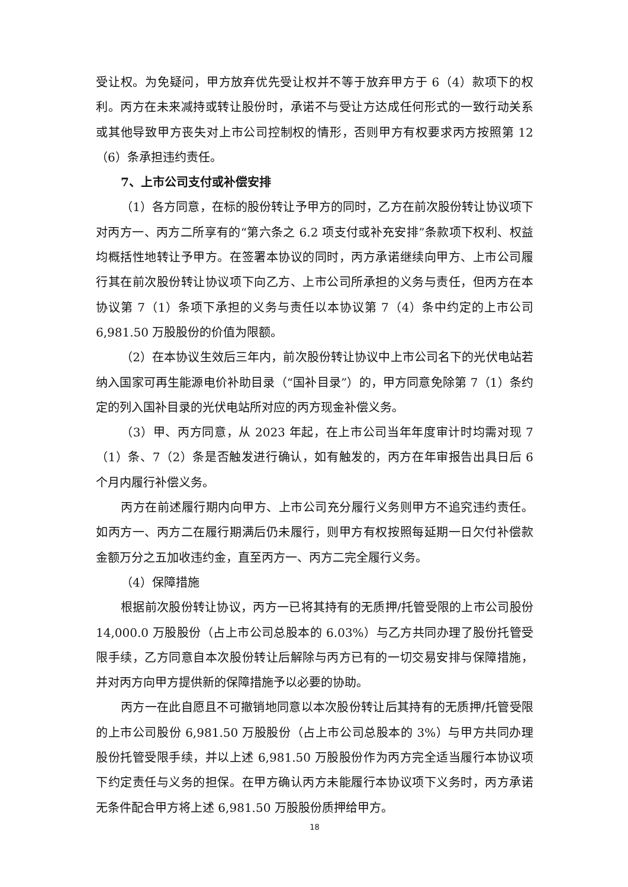受让权。为免疑问，甲方放弃优先受让权并不等于放弃甲方于 6（4）款项下的权利。丙方在未来减持或转让股份时，承诺不与受让方达成任何形式的一致行动关系或其他导致甲方丧失对上市公司控制权的情形，否则甲方有权要求丙方按照第 12（6）条承担违约责任。
7、上市公司支付或补偿安排
（1）各方同意，在标的股份转让予甲方的同时，乙方在前次股份转让协议项下对丙方一、丙方二所享有的“第六条之 6.2 项支付或补充安排”条款项下权利、权益均概括性地转让予甲方。在签署本协议的同时，丙方承诺继续向甲方、上市公司履行其在前次股份转让协议项下向乙方、上市公司所承担的义务与责任，但丙方在本协议第 7（1）条项下承担的义务与责任以本协议第 7（4）条中约定的上市公司 6,981.50 万股股份的价值为限额。
（2）在本协议生效后三年内，前次股份转让协议中上市公司名下的光伏电站若纳入国家可再生能源电价补助目录（“国补目录”）的，甲方同意免除第 7（1）条约定的列入国补目录的光伏电站所对应的丙方现金补偿义务。
（3）甲、丙方同意，从 2023 年起，在上市公司当年年度审计时均需对现 7（1）条、7（2）条是否触发进行确认，如有触发的，丙方在年审报告出具日后 6 个月内履行补偿义务。
丙方在前述履行期内向甲方、上市公司充分履行义务则甲方不追究违约责任。如丙方一、丙方二在履行期满后仍未履行，则甲方有权按照每延期一日欠付补偿款金额万分之五加收违约金，直至丙方一、丙方二完全履行义务。
（4）保障措施
根据前次股份转让协议，丙方一已将其持有的无质押/托管受限的上市公司股份 14,000.0 万股股份（占上市公司总股本的 6.03%）与乙方共同办理了股份托管受限手续，乙方同意自本次股份转让后解除与丙方已有的一切交易安排与保障措施，并对丙方向甲方提供新的保障措施予以必要的协助。
丙方一在此自愿且不可撤销地同意以本次股份转让后其持有的无质押/托管受限的上市公司股份 6,981.50 万股股份（占上市公司总股本的 3%）与甲方共同办理股份托管受限手续，并以上述 6,981.50 万股股份作为丙方完全适当履行本协议项下约定责任与义务的担保。在甲方确认丙方未能履行本协议项下义务时，丙方承诺无条件配合甲方将上述 6,981.50 万股股份质押给甲方。
18